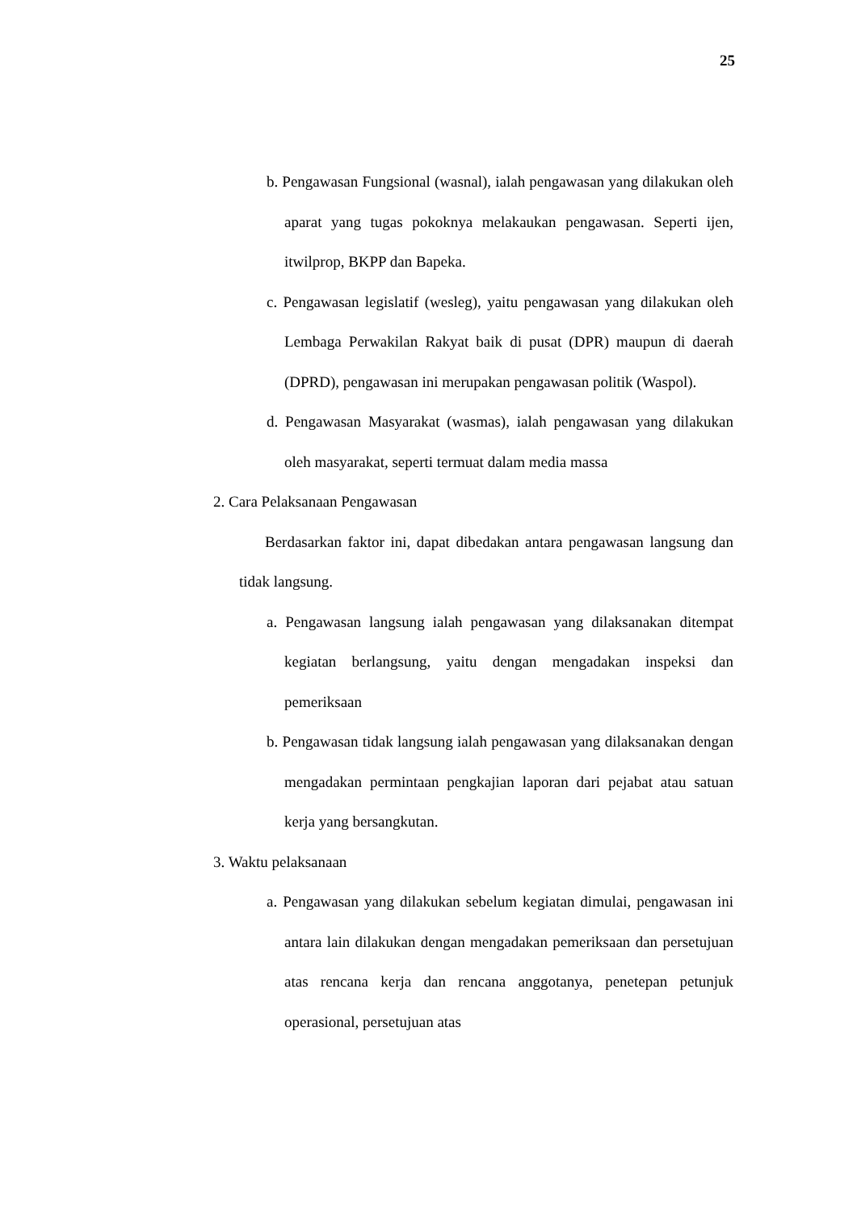25
b. Pengawasan Fungsional (wasnal), ialah pengawasan yang dilakukan oleh aparat yang tugas pokoknya melakaukan pengawasan. Seperti ijen, itwilprop, BKPP dan Bapeka.
c. Pengawasan legislatif (wesleg), yaitu pengawasan yang dilakukan oleh Lembaga Perwakilan Rakyat baik di pusat (DPR) maupun di daerah (DPRD), pengawasan ini merupakan pengawasan politik (Waspol).
d. Pengawasan Masyarakat (wasmas), ialah pengawasan yang dilakukan oleh masyarakat, seperti termuat dalam media massa
2. Cara Pelaksanaan Pengawasan
Berdasarkan faktor ini, dapat dibedakan antara pengawasan langsung dan tidak langsung.
a. Pengawasan langsung ialah pengawasan yang dilaksanakan ditempat kegiatan berlangsung, yaitu dengan mengadakan inspeksi dan pemeriksaan
b. Pengawasan tidak langsung ialah pengawasan yang dilaksanakan dengan mengadakan permintaan pengkajian laporan dari pejabat atau satuan kerja yang bersangkutan.
3. Waktu pelaksanaan
a. Pengawasan yang dilakukan sebelum kegiatan dimulai, pengawasan ini antara lain dilakukan dengan mengadakan pemeriksaan dan persetujuan atas rencana kerja dan rencana anggotanya, penetepan petunjuk operasional, persetujuan atas